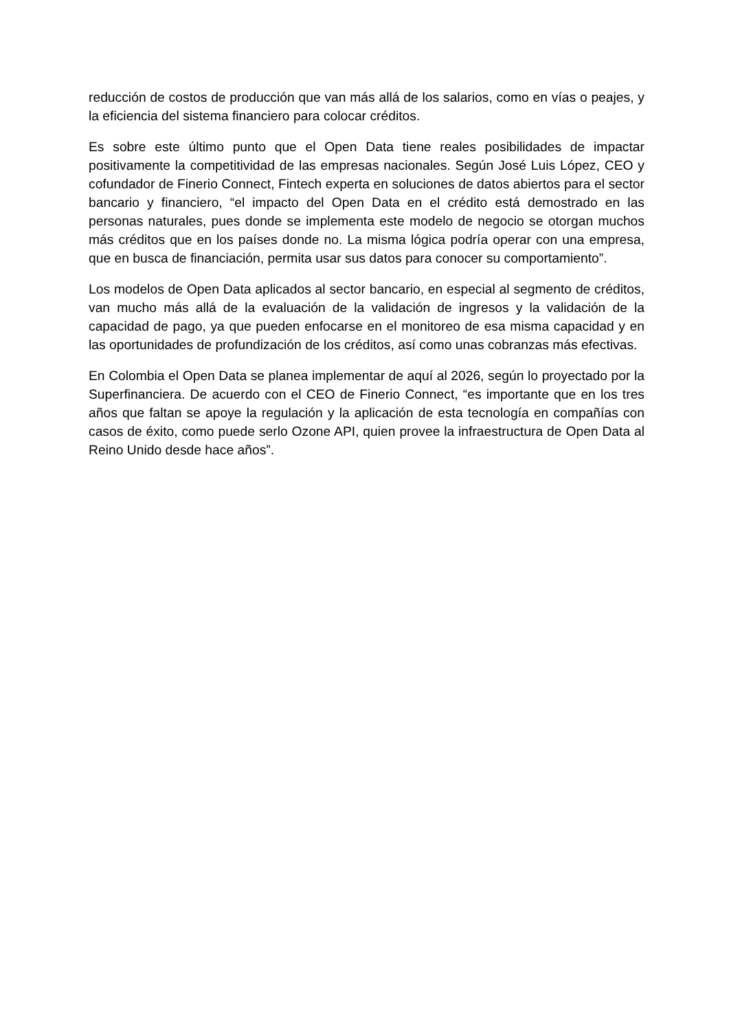reducción de costos de producción que van más allá de los salarios, como en vías o peajes, y la eficiencia del sistema financiero para colocar créditos.
Es sobre este último punto que el Open Data tiene reales posibilidades de impactar positivamente la competitividad de las empresas nacionales. Según José Luis López, CEO y cofundador de Finerio Connect, Fintech experta en soluciones de datos abiertos para el sector bancario y financiero, “el impacto del Open Data en el crédito está demostrado en las personas naturales, pues donde se implementa este modelo de negocio se otorgan muchos más créditos que en los países donde no. La misma lógica podría operar con una empresa, que en busca de financiación, permita usar sus datos para conocer su comportamiento”.
Los modelos de Open Data aplicados al sector bancario, en especial al segmento de créditos, van mucho más allá de la evaluación de la validación de ingresos y la validación de la capacidad de pago, ya que pueden enfocarse en el monitoreo de esa misma capacidad y en las oportunidades de profundización de los créditos, así como unas cobranzas más efectivas.
En Colombia el Open Data se planea implementar de aquí al 2026, según lo proyectado por la Superfinanciera. De acuerdo con el CEO de Finerio Connect, “es importante que en los tres años que faltan se apoye la regulación y la aplicación de esta tecnología en compañías con casos de éxito, como puede serlo Ozone API, quien provee la infraestructura de Open Data al Reino Unido desde hace años”.